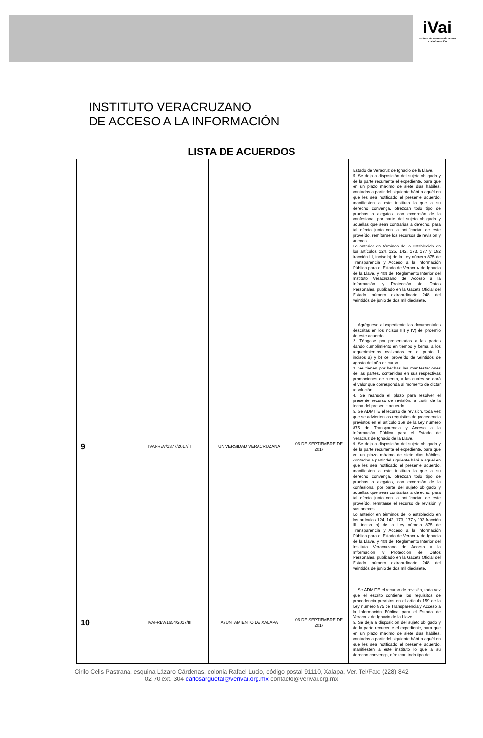iVai
Instituto Veracruzano de acceso a la información
INSTITUTO VERACRUZANO
DE ACCESO A LA INFORMACIÓN
LISTA DE ACUERDOS
| | | | | Estado de Veracruz de Ignacio de la Llave. 5. Se deja a disposición del sujeto obligado y de la parte recurrente el expediente, para que en un plazo máximo de siete días hábiles, contados a partir del siguiente hábil a aquél en que les sea notificado el presente acuerdo, manifiesten a este instituto lo que a su derecho convenga, ofrezcan todo tipo de pruebas o alegatos, con excepción de la confesional por parte del sujeto obligado y aquellas que sean contrarias a derecho, para tal efecto junto con la notificación de este proveído, remítanse los recursos de revisión y anexos. Lo anterior en términos de lo establecido en los artículos 124, 125, 142, 173, 177 y 192 fracción III, inciso b) de la Ley número 875 de Transparencia y Acceso a la Información Pública para el Estado de Veracruz de Ignacio de la Llave, y 408 del Reglamento Interior del Instituto Veracruzano de Acceso a la Información y Protección de Datos Personales, publicado en la Gaceta Oficial del Estado número extraordinario 248 del veintidós de junio de dos mil diecisiete. |
| 9 | IVAI-REV/1377/2017/II | UNIVERSIDAD VERACRUZANA | 06 DE SEPTIEMBRE DE 2017 | 1. Agréguese al expediente las documentales descritas en los incisos III) y IV) del proemio de este acuerdo. 2. Téngase por presentadas a las partes dando cumplimiento en tiempo y forma, a los requerimientos realizados en el punto 1, incisos a) y b) del proveído de veintidós de agosto del año en curso. 3. Se tienen por hechas las manifestaciones de las partes, contenidas en sus respectivas promociones de cuenta, a las cuales se dará el valor que corresponda al momento de dictar resolución. 4. Se reanuda el plazo para resolver el presente recurso de revisión, a partir de la fecha del presente acuerdo. 5. Se ADMITE el recurso de revisión, toda vez que se advierten los requisitos de procedencia previstos en el artículo 159 de la Ley número 875 de Transparencia y Acceso a la Información Pública para el Estado de Veracruz de Ignacio de la Llave. 9. Se deja a disposición del sujeto obligado y de la parte recurrente el expediente, para que en un plazo máximo de siete días hábiles, contados a partir del siguiente hábil a aquél en que les sea notificado el presente acuerdo, manifiesten a este instituto lo que a su derecho convenga, ofrezcan todo tipo de pruebas o alegatos, con excepción de la confesional por parte del sujeto obligado y aquellas que sean contrarias a derecho, para tal efecto junto con la notificación de este proveído, remítanse el recurso de revisión y sus anexos. Lo anterior en términos de lo establecido en los artículos 124, 142, 173, 177 y 192 fracción III, inciso b) de la Ley número 875 de Transparencia y Acceso a la Información Pública para el Estado de Veracruz de Ignacio de la Llave, y 408 del Reglamento Interior del Instituto Veracruzano de Acceso a la Información y Protección de Datos Personales, publicado en la Gaceta Oficial del Estado número extraordinario 248 del veintidós de junio de dos mil diecisiete. |
| 10 | IVAI-REV/1654/2017/III | AYUNTAMIENTO DE XALAPA | 06 DE SEPTIEMBRE DE 2017 | 1. Se ADMITE el recurso de revisión, toda vez que el escrito contiene los requisitos de procedencia previstos en el artículo 159 de la Ley número 875 de Transparencia y Acceso a la Información Pública para el Estado de Veracruz de Ignacio de la Llave. 5. Se deja a disposición del sujeto obligado y de la parte recurrente el expediente, para que en un plazo máximo de siete días hábiles, contados a partir del siguiente hábil a aquél en que les sea notificado el presente acuerdo, manifiesten a este instituto lo que a su derecho convenga, ofrezcan todo tipo de |
Cirilo Celis Pastrana, esquina Lázaro Cárdenas, colonia Rafael Lucio, código postal 91110, Xalapa, Ver. Tel/Fax: (228) 842
02 70 ext. 304 carlosarguetal@verivai.org.mx contacto@verivai.org.mx